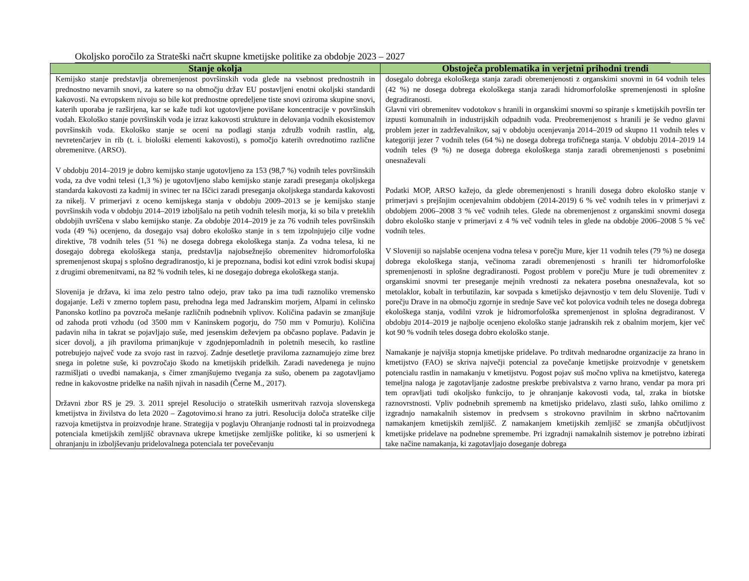Okoljsko poročilo za Strateški načrt skupne kmetijske politike za obdobje 2023 – 2027
| Stanje okolja | Obstoječa problematika in verjetni prihodni trendi |
| --- | --- |
| Kemijsko stanje predstavlja obremenjenost površinskih voda glede na vsebnost prednostnih in prednostno nevarnih snovi, za katere so na območju držav EU postavljeni enotni okoljski standardi kakovosti. Na evropskem nivoju so bile kot prednostne opredeljene tiste snovi oziroma skupine snovi, katerih uporaba je razširjena, kar se kaže tudi kot ugotovljene povišane koncentracije v površinskih vodah. Ekološko stanje površinskih voda je izraz kakovosti strukture in delovanja vodnih ekosistemov površinskih voda. Ekološko stanje se oceni na podlagi stanja združb vodnih rastlin, alg, nevretenčarjev in rib (t. i. biološki elementi kakovosti), s pomočjo katerih ovrednotimo različne obremenitve. (ARSO). V obdobju 2014–2019 je dobro kemijsko stanje ugotovljeno za 153 (98,7 %) vodnih teles površinskih voda, za dve vodni telesi (1,3 %) je ugotovljeno slabo kemijsko stanje zaradi preseganja okoljskega standarda kakovosti za kadmij in svinec ter na Iščici zaradi preseganja okoljskega standarda kakovosti za nikelj. V primerjavi z oceno kemijskega stanja v obdobju 2009–2013 se je kemijsko stanje površinskih voda v obdobju 2014–2019 izboljšalo na petih vodnih telesih morja, ki so bila v preteklih obdobjih uvrščena v slabo kemijsko stanje. Za obdobje 2014–2019 je za 76 vodnih teles površinskih voda (49 %) ocenjeno, da dosegajo vsaj dobro ekološko stanje in s tem izpolnjujejo cilje vodne direktive, 78 vodnih teles (51 %) ne dosega dobrega ekološkega stanja. Za vodna telesa, ki ne dosegajo dobrega ekološkega stanja, predstavlja najobsežnejšo obremenitev hidromorfološka spremenjenost skupaj s splošno degradiranostjo, ki je prepoznana, bodisi kot edini vzrok bodisi skupaj z drugimi obremenitvami, na 82 % vodnih teles, ki ne dosegajo dobrega ekološkega stanja. Slovenija je država, ki ima zelo pestro talno odejo, prav tako pa ima tudi raznoliko vremensko dogajanje. Leži v zmerno toplem pasu, prehodna lega med Jadranskim morjem, Alpami in celinsko Panonsko kotlino pa povzroča mešanje različnih podnebnih vplivov. Količina padavin se zmanjšuje od zahoda proti vzhodu (od 3500 mm v Kaninskem pogorju, do 750 mm v Pomurju). Količina padavin niha in takrat se pojavljajo suše, med jesenskim deževjem pa občasno poplave. Padavin je sicer dovolj, a jih praviloma primanjkuje v zgodnjepomladnih in poletnih mesecih, ko rastline potrebujejo največ vode za svojo rast in razvoj. Zadnje desetletje praviloma zaznamujejo zime brez snega in poletne suše, ki povzročajo škodo na kmetijskih pridelkih. Zaradi navedenega je nujno razmišljati o uvedbi namakanja, s čimer zmanjšujemo tveganja za sušo, obenem pa zagotavljamo redne in kakovostne pridelke na naših njivah in nasadih (Černe M., 2017). Državni zbor RS je 29. 3. 2011 sprejel Resolucijo o strateških usmeritvah razvoja slovenskega kmetijstva in živilstva do leta 2020 – Zagotovimo.si hrano za jutri. Resolucija določa strateške cilje razvoja kmetijstva in proizvodnje hrane. Strategija v poglavju Ohranjanje rodnosti tal in proizvodnega potenciala kmetijskih zemljišč obravnava ukrepe kmetijske zemljiške politike, ki so usmerjeni k ohranjanju in izboljševanju pridelovalnega potenciala ter povečevanju | dosegalo dobrega ekološkega stanja zaradi obremenjenosti z organskimi snovmi in 64 vodnih teles (42 %) ne dosega dobrega ekološkega stanja zaradi hidromorfološke spremenjenosti in splošne degradiranosti. Glavni viri obremenitev vodotokov s hranili in organskimi snovmi so spiranje s kmetijskih površin ter izpusti komunalnih in industrijskih odpadnih voda. Preobremenjenost s hranili je še vedno glavni problem jezer in zadrževalnikov, saj v obdobju ocenjevanja 2014–2019 od skupno 11 vodnih teles v kategoriji jezer 7 vodnih teles (64 %) ne dosega dobrega trofičnega stanja. V obdobju 2014–2019 14 vodnih teles (9 %) ne dosega dobrega ekološkega stanja zaradi obremenjenosti s posebnimi onesnaževali Podatki MOP, ARSO kažejo, da glede obremenjenosti s hranili dosega dobro ekološko stanje v primerjavi s prejšnjim ocenjevalnim obdobjem (2014-2019) 6 % več vodnih teles in v primerjavi z obdobjem 2006–2008 3 % več vodnih teles. Glede na obremenjenost z organskimi snovmi dosega dobro ekološko stanje v primerjavi z 4 % več vodnih teles in glede na obdobje 2006–2008 5 % več vodnih teles. V Sloveniji so najslabše ocenjena vodna telesa v porečju Mure, kjer 11 vodnih teles (79 %) ne dosega dobrega ekološkega stanja, večinoma zaradi obremenjenosti s hranili ter hidromorfološke spremenjenosti in splošne degradiranosti. Pogost problem v porečju Mure je tudi obremenitev z organskimi snovmi ter preseganje mejnih vrednosti za nekatera posebna onesnaževala, kot so metolaklor, kobalt in terbutilazin, kar sovpada s kmetijsko dejavnostjo v tem delu Slovenije. Tudi v porečju Drave in na območju zgornje in srednje Save več kot polovica vodnih teles ne dosega dobrega ekološkega stanja, vodilni vzrok je hidromorfološka spremenjenost in splošna degradiranost. V obdobju 2014–2019 je najbolje ocenjeno ekološko stanje jadranskih rek z obalnim morjem, kjer več kot 90 % vodnih teles dosega dobro ekološko stanje. Namakanje je najvišja stopnja kmetijske pridelave. Po trditvah mednarodne organizacije za hrano in kmetijstvo (FAO) se skriva največji potencial za povečanje kmetijske proizvodnje v genetskem potencialu rastlin in namakanju v kmetijstvu. Pogost pojav suš močno vpliva na kmetijstvo, katerega temeljna naloga je zagotavljanje zadostne preskrbe prebivalstva z varno hrano, vendar pa mora pri tem opravljati tudi okoljsko funkcijo, to je ohranjanje kakovosti voda, tal, zraka in biotske raznovrstnosti. Vpliv podnebnih sprememb na kmetijsko pridelavo, zlasti sušo, lahko omilimo z izgradnjo namakalnih sistemov in predvsem s strokovno pravilnim in skrbno načrtovanim namakanjem kmetijskih zemljišč. Z namakanjem kmetijskih zemljišč se zmanjša občutljivost kmetijske pridelave na podnebne spremembe. Pri izgradnji namakalnih sistemov je potrebno izbirati take načine namakanja, ki zagotavljajo doseganje dobrega |